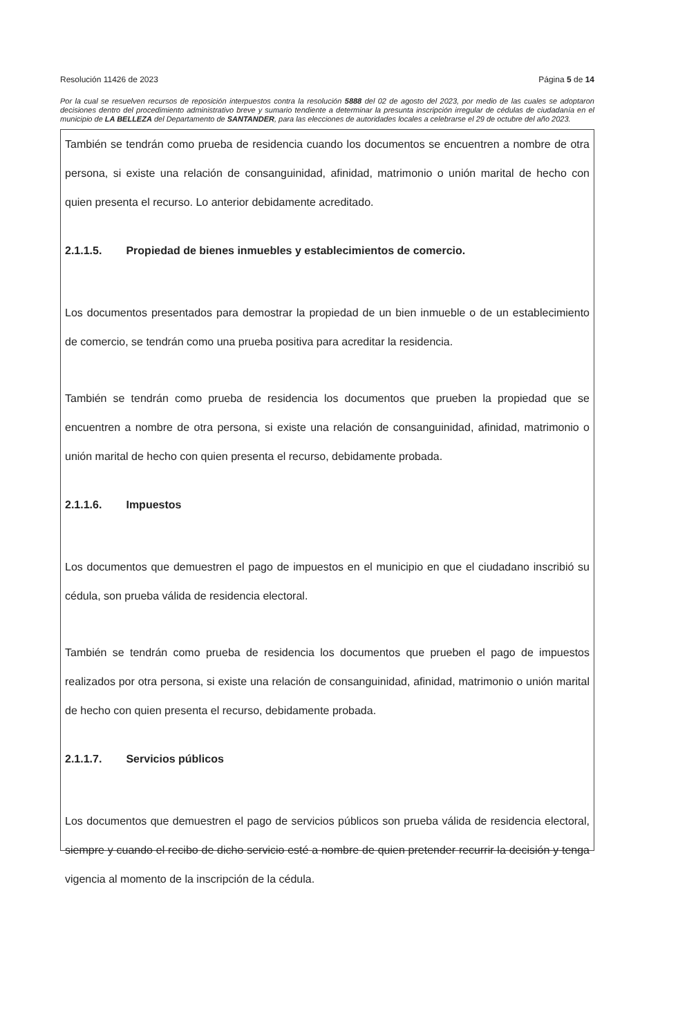Resolución 11426 de 2023 Página 5 de 14
Por la cual se resuelven recursos de reposición interpuestos contra la resolución 5888 del 02 de agosto del 2023, por medio de las cuales se adoptaron decisiones dentro del procedimiento administrativo breve y sumario tendiente a determinar la presunta inscripción irregular de cédulas de ciudadanía en el municipio de LA BELLEZA del Departamento de SANTANDER, para las elecciones de autoridades locales a celebrarse el 29 de octubre del año 2023.
También se tendrán como prueba de residencia cuando los documentos se encuentren a nombre de otra persona, si existe una relación de consanguinidad, afinidad, matrimonio o unión marital de hecho con quien presenta el recurso. Lo anterior debidamente acreditado.
2.1.1.5. Propiedad de bienes inmuebles y establecimientos de comercio.
Los documentos presentados para demostrar la propiedad de un bien inmueble o de un establecimiento de comercio, se tendrán como una prueba positiva para acreditar la residencia.
También se tendrán como prueba de residencia los documentos que prueben la propiedad que se encuentren a nombre de otra persona, si existe una relación de consanguinidad, afinidad, matrimonio o unión marital de hecho con quien presenta el recurso, debidamente probada.
2.1.1.6. Impuestos
Los documentos que demuestren el pago de impuestos en el municipio en que el ciudadano inscribió su cédula, son prueba válida de residencia electoral.
También se tendrán como prueba de residencia los documentos que prueben el pago de impuestos realizados por otra persona, si existe una relación de consanguinidad, afinidad, matrimonio o unión marital de hecho con quien presenta el recurso, debidamente probada.
2.1.1.7. Servicios públicos
Los documentos que demuestren el pago de servicios públicos son prueba válida de residencia electoral, siempre y cuando el recibo de dicho servicio esté a nombre de quien pretender recurrir la decisión y tenga vigencia al momento de la inscripción de la cédula.